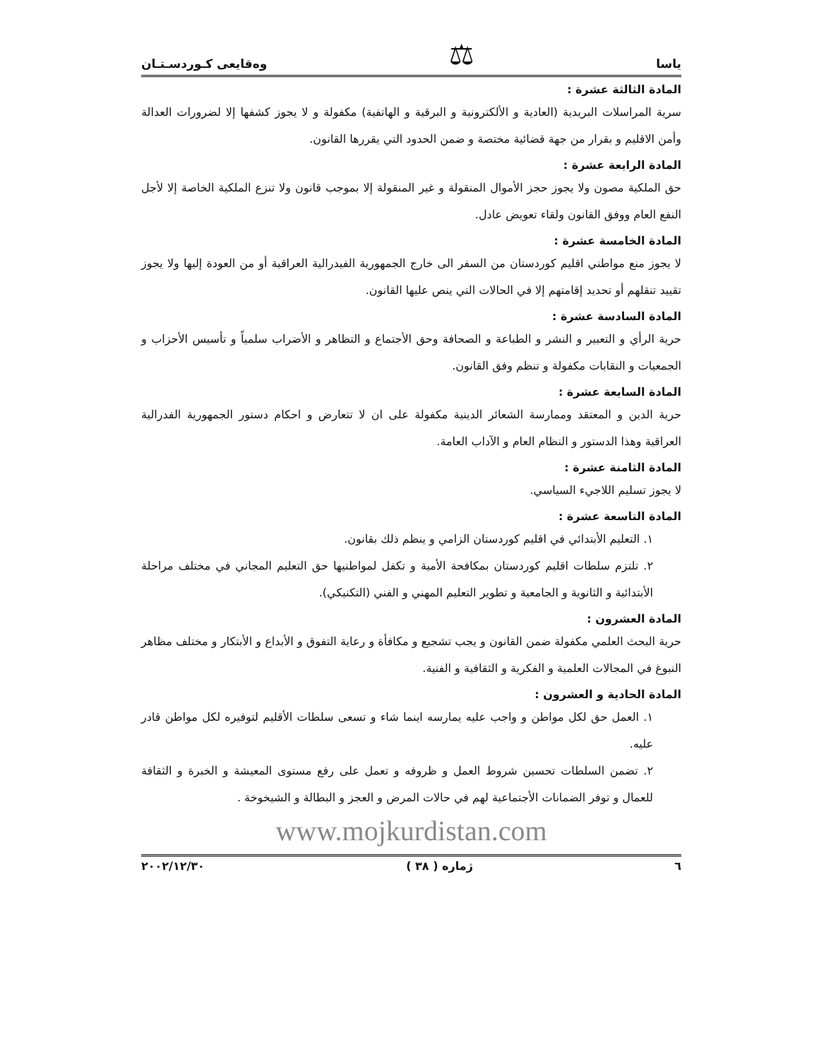ياسا ⚖ وەقايعى كـوردسـتـان
المادة الثالثة عشرة :
سرية المراسلات البريدية (العادية و الألكترونية و البرقية و الهاتفية) مكفولة و لا يجوز كشفها إلا لضرورات العدالة وأمن الاقليم و بقرار من جهة قضائية مختصة و ضمن الحدود التي يقررها القانون.
المادة الرابعة عشرة :
حق الملكية مصون ولا يجوز حجز الأموال المنقولة و غير المنقولة إلا بموجب قانون ولا تنزع الملكية الخاصة إلا لأجل النفع العام ووفق القانون ولقاء تعويض عادل.
المادة الخامسة عشرة :
لا يجوز منع مواطني اقليم كوردستان من السفر الى خارج الجمهورية الفيدرالية العراقية أو من العودة إليها ولا يجوز تقييد تنقلهم أو تحديد إقامتهم إلا في الحالات التي ينص عليها القانون.
المادة السادسة عشرة :
حرية الرأي و التعبير و النشر و الطباعة و الصحافة وحق الأجتماع و التظاهر و الأضراب سلمياً و تأسيس الأحزاب و الجمعيات و النقابات مكفولة و تنظم وفق القانون.
المادة السابعة عشرة :
حرية الدين و المعتقد وممارسة الشعائر الدينية مكفولة على ان لا تتعارض و احكام دستور الجمهورية الفدرالية العراقية وهذا الدستور و النظام العام و الآداب العامة.
المادة الثامنة عشرة :
لا يجوز تسليم اللاجيء السياسي.
المادة التاسعة عشرة :
١. التعليم الأبتدائي في اقليم كوردستان الزامي و ينظم ذلك بقانون.
٢. تلتزم سلطات اقليم كوردستان بمكافحة الأمية و تكفل لمواطنيها حق التعليم المجاني في مختلف مراحلة الأبتدائية و الثانوية و الجامعية و تطوير التعليم المهني و الفني (التكنيكي).
المادة العشرون :
حرية البحث العلمي مكفولة ضمن القانون و يجب تشجيع و مكافأة و رعاية التفوق و الأبداع و الأبتكار و مختلف مظاهر النبوغ في المجالات العلمية و الفكرية و الثقافية و الفنية.
المادة الحادية و العشرون :
١. العمل حق لكل مواطن و واجب عليه يمارسه اينما شاء و تسعى سلطات الأقليم لتوفيره لكل مواطن قادر عليه.
٢. تضمن السلطات تحسين شروط العمل و ظروفه و تعمل على رفع مستوى المعيشة و الخبرة و الثقافة للعمال و توفر الضمانات الأجتماعية لهم في حالات المرض و العجز و البطالة و الشيخوخة .
www.mojkurdistan.com
٦ ژمارە ( ٣٨ ) ٢٠٠٢/١٢/٣٠